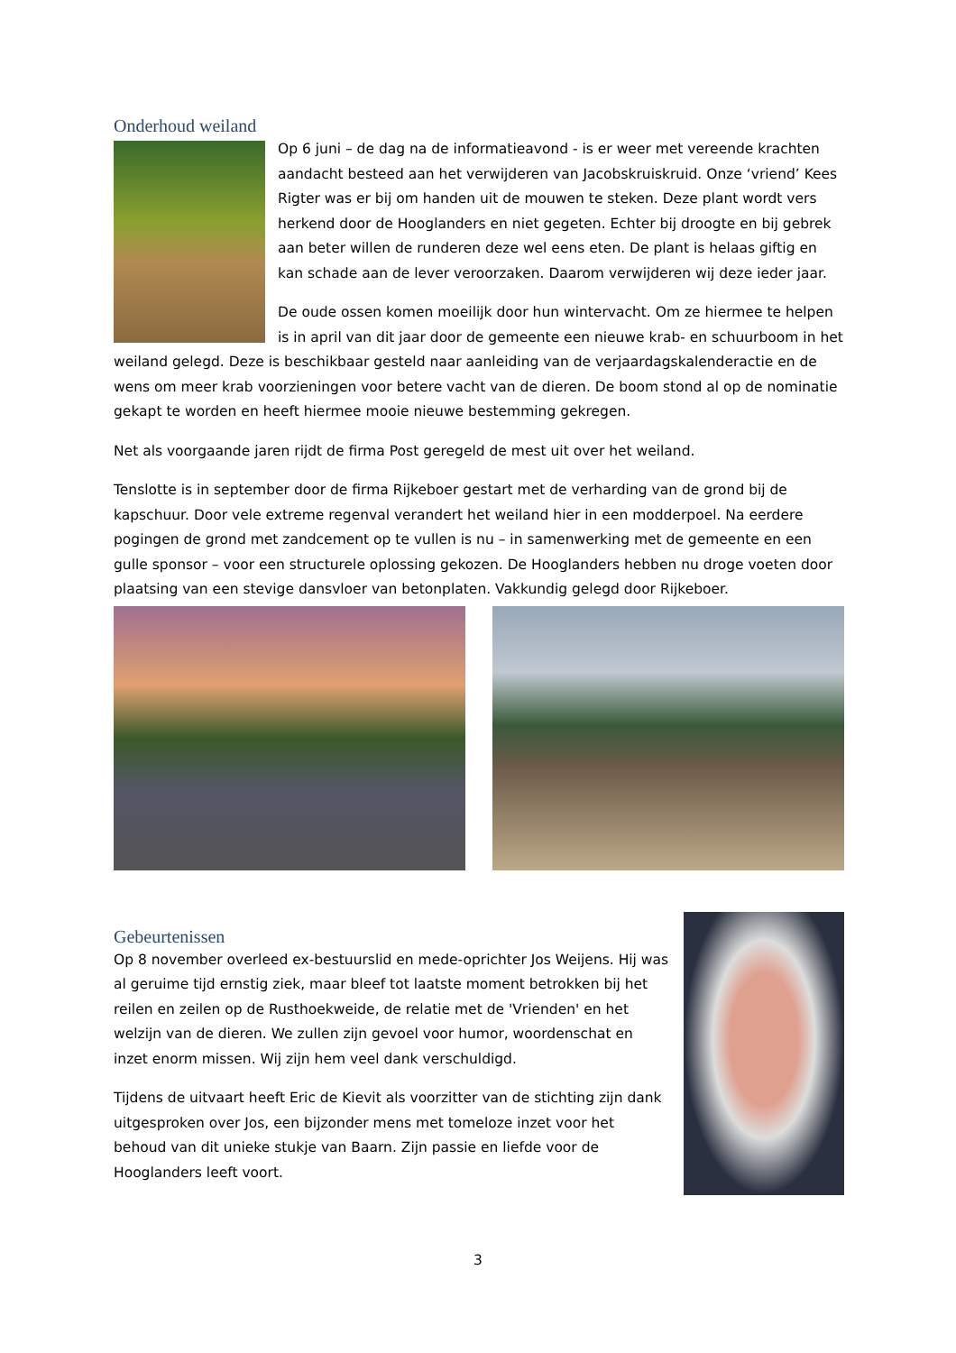Onderhoud weiland
Op 6 juni – de dag na de informatieavond - is er weer met vereende krachten aandacht besteed aan het verwijderen van Jacobskruiskruid. Onze ‘vriend’ Kees Rigter was er bij om handen uit de mouwen te steken. Deze plant wordt vers herkend door de Hooglanders en niet gegeten. Echter bij droogte en bij gebrek aan beter willen de runderen deze wel eens eten. De plant is helaas giftig en kan schade aan de lever veroorzaken. Daarom verwijderen wij deze ieder jaar.
De oude ossen komen moeilijk door hun wintervacht. Om ze hiermee te helpen is in april van dit jaar door de gemeente een nieuwe krab- en schuurboom in het weiland gelegd. Deze is beschikbaar gesteld naar aanleiding van de verjaardagskalenderactie en de wens om meer krab voorzieningen voor betere vacht van de dieren. De boom stond al op de nominatie gekapt te worden en heeft hiermee mooie nieuwe bestemming gekregen.
Net als voorgaande jaren rijdt de firma Post geregeld de mest uit over het weiland.
Tenslotte is in september door de firma Rijkeboer gestart met de verharding van de grond bij de kapschuur. Door vele extreme regenval verandert het weiland hier in een modderpoel. Na eerdere pogingen de grond met zandcement op te vullen is nu – in samenwerking met de gemeente en een gulle sponsor – voor een structurele oplossing gekozen. De Hooglanders hebben nu droge voeten door plaatsing van een stevige dansvloer van betonplaten. Vakkundig gelegd door Rijkeboer.
Gebeurtenissen
Op 8 november overleed ex-bestuurslid en mede-oprichter Jos Weijens. Hij was al geruime tijd ernstig ziek, maar bleef tot laatste moment betrokken bij het reilen en zeilen op de Rusthoekweide, de relatie met de 'Vrienden' en het welzijn van de dieren. We zullen zijn gevoel voor humor, woordenschat en inzet enorm missen. Wij zijn hem veel dank verschuldigd.
Tijdens de uitvaart heeft Eric de Kievit als voorzitter van de stichting zijn dank uitgesproken over Jos, een bijzonder mens met tomeloze inzet voor het behoud van dit unieke stukje van Baarn. Zijn passie en liefde voor de Hooglanders leeft voort.
3